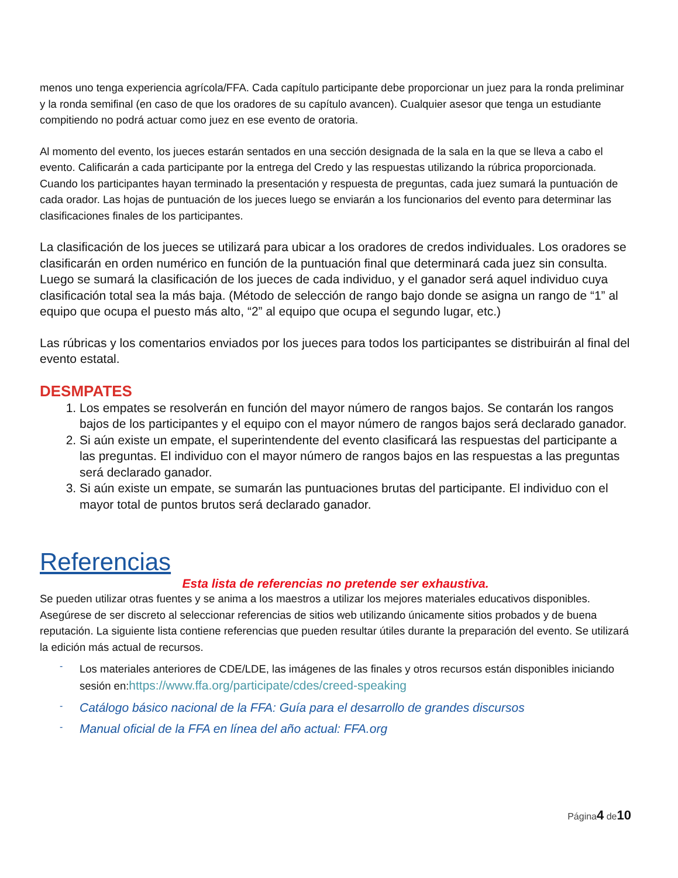menos uno tenga experiencia agrícola/FFA. Cada capítulo participante debe proporcionar un juez para la ronda preliminar y la ronda semifinal (en caso de que los oradores de su capítulo avancen). Cualquier asesor que tenga un estudiante compitiendo no podrá actuar como juez en ese evento de oratoria.
Al momento del evento, los jueces estarán sentados en una sección designada de la sala en la que se lleva a cabo el evento. Calificarán a cada participante por la entrega del Credo y las respuestas utilizando la rúbrica proporcionada. Cuando los participantes hayan terminado la presentación y respuesta de preguntas, cada juez sumará la puntuación de cada orador. Las hojas de puntuación de los jueces luego se enviarán a los funcionarios del evento para determinar las clasificaciones finales de los participantes.
La clasificación de los jueces se utilizará para ubicar a los oradores de credos individuales. Los oradores se clasificarán en orden numérico en función de la puntuación final que determinará cada juez sin consulta. Luego se sumará la clasificación de los jueces de cada individuo, y el ganador será aquel individuo cuya clasificación total sea la más baja. (Método de selección de rango bajo donde se asigna un rango de “1” al equipo que ocupa el puesto más alto, “2” al equipo que ocupa el segundo lugar, etc.)
Las rúbricas y los comentarios enviados por los jueces para todos los participantes se distribuirán al final del evento estatal.
DESMPATES
1. Los empates se resolverán en función del mayor número de rangos bajos. Se contarán los rangos bajos de los participantes y el equipo con el mayor número de rangos bajos será declarado ganador.
2. Si aún existe un empate, el superintendente del evento clasificará las respuestas del participante a las preguntas. El individuo con el mayor número de rangos bajos en las respuestas a las preguntas será declarado ganador.
3. Si aún existe un empate, se sumarán las puntuaciones brutas del participante. El individuo con el mayor total de puntos brutos será declarado ganador.
Referencias
Esta lista de referencias no pretende ser exhaustiva.
Se pueden utilizar otras fuentes y se anima a los maestros a utilizar los mejores materiales educativos disponibles. Asegúrese de ser discreto al seleccionar referencias de sitios web utilizando únicamente sitios probados y de buena reputación. La siguiente lista contiene referencias que pueden resultar útiles durante la preparación del evento. Se utilizará la edición más actual de recursos.
- Los materiales anteriores de CDE/LDE, las imágenes de las finales y otros recursos están disponibles iniciando sesión en:https://www.ffa.org/participate/cdes/creed-speaking
- Catálogo básico nacional de la FFA: Guía para el desarrollo de grandes discursos
- Manual oficial de la FFA en línea del año actual: FFA.org
Página4 de10